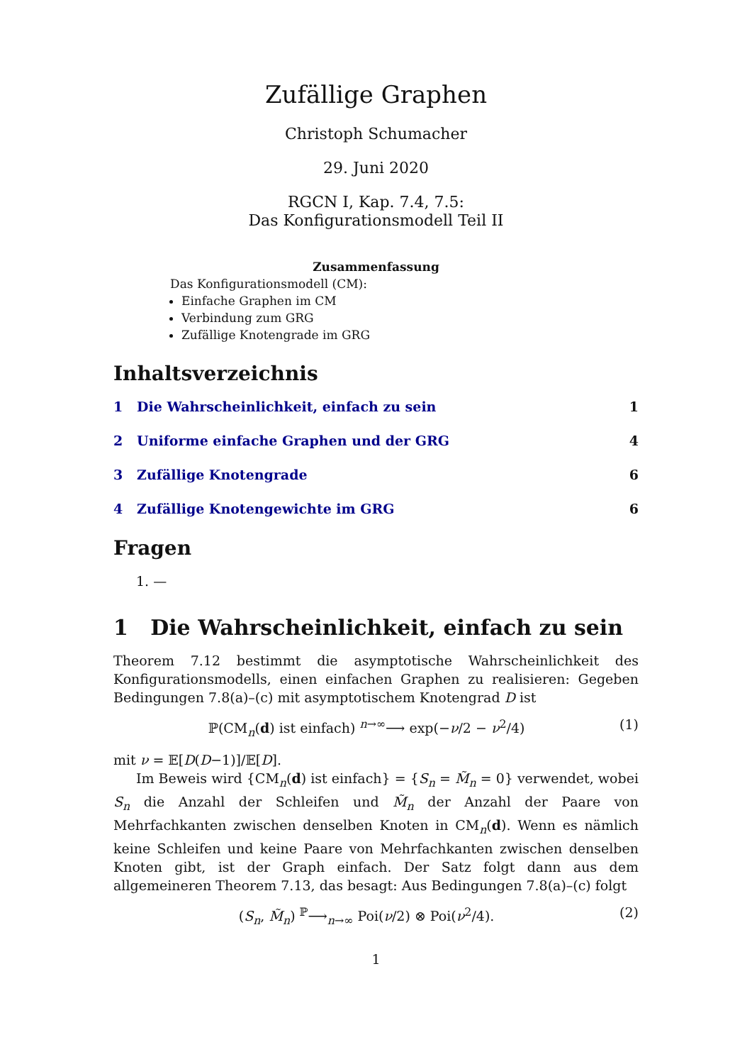Zufällige Graphen
Christoph Schumacher
29. Juni 2020
RGCN I, Kap. 7.4, 7.5:
Das Konfigurationsmodell Teil II
Zusammenfassung
Das Konfigurationsmodell (CM):
Einfache Graphen im CM
Verbindung zum GRG
Zufällige Knotengrade im GRG
Inhaltsverzeichnis
1 Die Wahrscheinlichkeit, einfach zu sein 1
2 Uniforme einfache Graphen und der GRG 4
3 Zufällige Knotengrade 6
4 Zufällige Knotengewichte im GRG 6
Fragen
1. —
1 Die Wahrscheinlichkeit, einfach zu sein
Theorem 7.12 bestimmt die asymptotische Wahrscheinlichkeit des Konfigurations­modells, einen einfachen Graphen zu realisieren: Gegeben Bedingungen 7.8(a)–(c) mit asymptotischem Knotengrad D ist
ℙ(CM<sub>n</sub>(d) ist einfach) <sup>n→∞</sup>⟶ exp(−ν/2 − ν<sup>2</sup>/4) (1)
mit ν = 𝔼[D(D−1)]/𝔼[D].
Im Beweis wird {CM<sub>n</sub>(d) ist einfach} = {S<sub>n</sub> = M̃<sub>n</sub> = 0} verwendet, wobei S<sub>n</sub> die Anzahl der Schleifen und M̃<sub>n</sub> der Anzahl der Paare von Mehrfachkanten zwi­schen denselben Knoten in CM<sub>n</sub>(d). Wenn es nämlich keine Schleifen und keine Paare von Mehrfachkanten zwischen denselben Knoten gibt, ist der Graph ein­fach. Der Satz folgt dann aus dem allgemeineren Theorem 7.13, das besagt: Aus Bedingungen 7.8(a)–(c) folgt
(S<sub>n</sub>, M̃<sub>n</sub>) <sup>ℙ</sup>⟶<sub>n→∞</sub> Poi(ν/2) ⊗ Poi(ν<sup>2</sup>/4). (2)
1